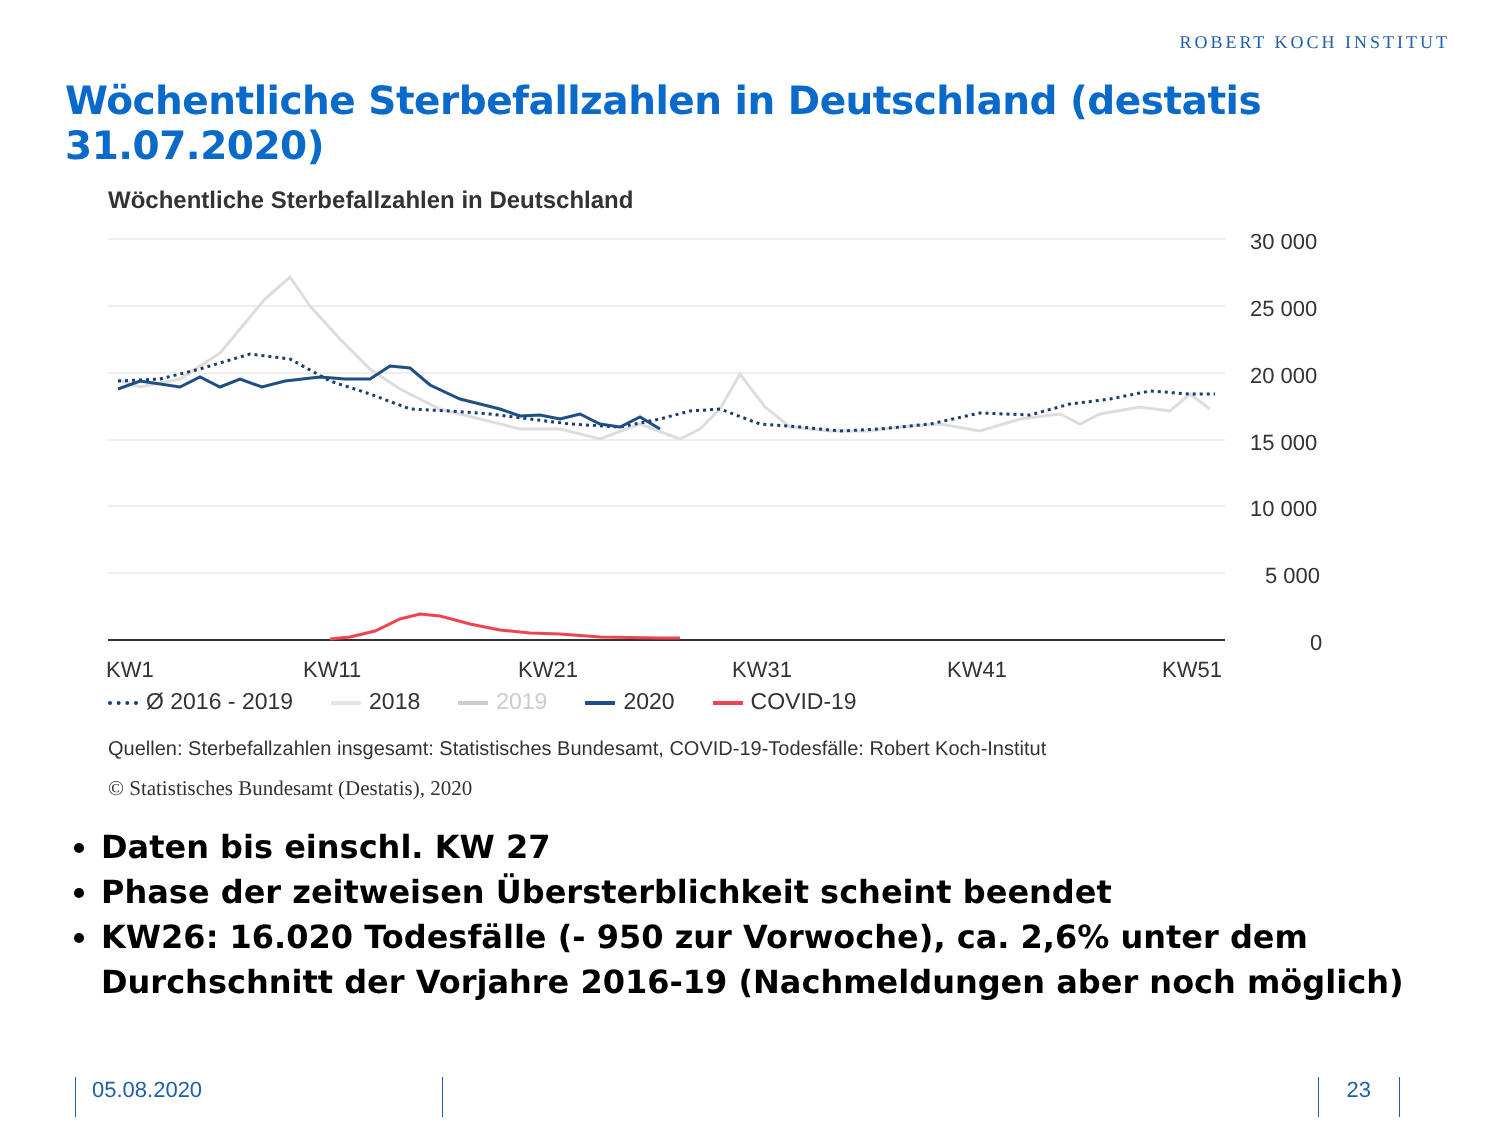ROBERT KOCH INSTITUT
Wöchentliche Sterbefallzahlen in Deutschland (destatis 31.07.2020)
Wöchentliche Sterbefallzahlen in Deutschland
30 000
25 000
20 000
15 000
10 000
5 000
0
KW1
KW11
KW21
KW31
KW41
KW51
Ø 2016 - 2019 2018 2019 2020 COVID-19
Quellen: Sterbefallzahlen insgesamt: Statistisches Bundesamt, COVID-19-Todesfälle: Robert Koch-Institut
© Statistisches Bundesamt (Destatis), 2020
Daten bis einschl. KW 27
Phase der zeitweisen Übersterblichkeit scheint beendet
KW26: 16.020 Todesfälle (- 950 zur Vorwoche), ca. 2,6% unter dem Durchschnitt der Vorjahre 2016-19 (Nachmeldungen aber noch möglich)
05.08.2020 23